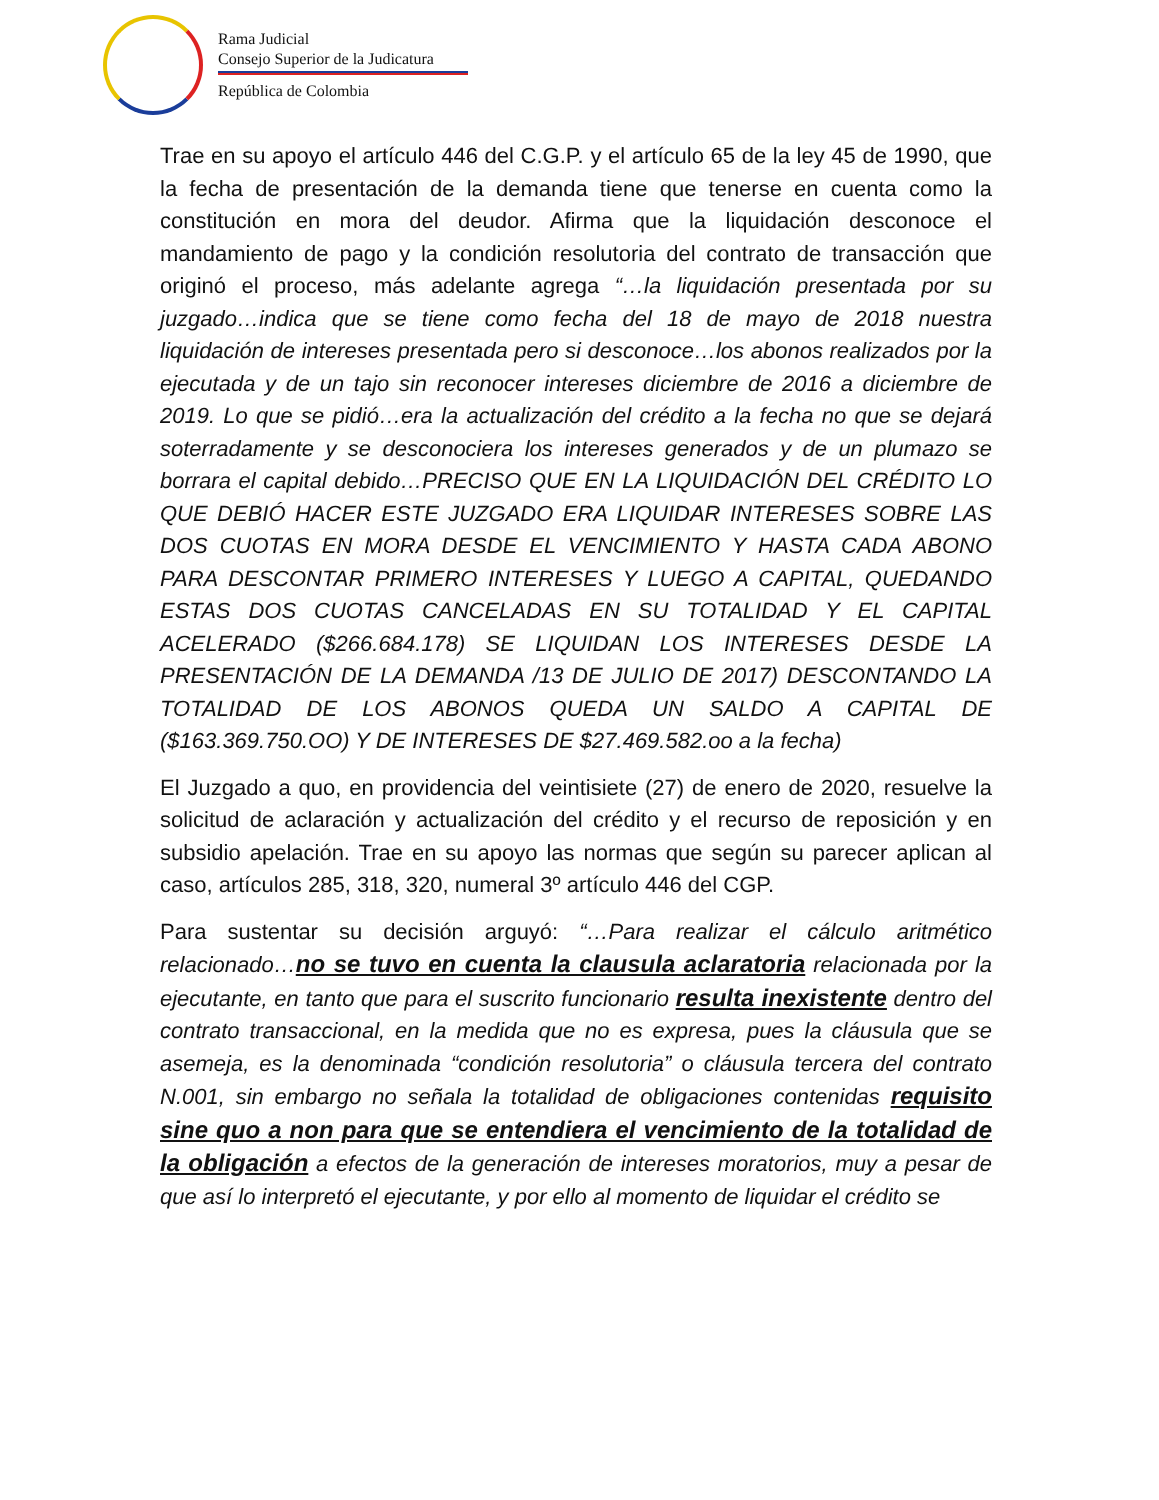Rama Judicial
Consejo Superior de la Judicatura
República de Colombia
Trae en su apoyo el artículo 446 del C.G.P. y el artículo 65 de la ley 45 de 1990, que la fecha de presentación de la demanda tiene que tenerse en cuenta como la constitución en mora del deudor. Afirma que la liquidación desconoce el mandamiento de pago y la condición resolutoria del contrato de transacción que originó el proceso, más adelante agrega “…la liquidación presentada por su juzgado…indica que se tiene como fecha del 18 de mayo de 2018 nuestra liquidación de intereses presentada pero si desconoce…los abonos realizados por la ejecutada y de un tajo sin reconocer intereses diciembre de 2016 a diciembre de 2019. Lo que se pidió…era la actualización del crédito a la fecha no que se dejará soterradamente y se desconociera los intereses generados y de un plumazo se borrara el capital debido…PRECISO QUE EN LA LIQUIDACIÓN DEL CRÉDITO LO QUE DEBIÓ HACER ESTE JUZGADO ERA LIQUIDAR INTERESES SOBRE LAS DOS CUOTAS EN MORA DESDE EL VENCIMIENTO Y HASTA CADA ABONO PARA DESCONTAR PRIMERO INTERESES Y LUEGO A CAPITAL, QUEDANDO ESTAS DOS CUOTAS CANCELADAS EN SU TOTALIDAD Y EL CAPITAL ACELERADO ($266.684.178) SE LIQUIDAN LOS INTERESES DESDE LA PRESENTACIÓN DE LA DEMANDA /13 DE JULIO DE 2017) DESCONTANDO LA TOTALIDAD DE LOS ABONOS QUEDA UN SALDO A CAPITAL DE ($163.369.750.OO) Y DE INTERESES DE $27.469.582.oo a la fecha)
El Juzgado a quo, en providencia del veintisiete (27) de enero de 2020, resuelve la solicitud de aclaración y actualización del crédito y el recurso de reposición y en subsidio apelación. Trae en su apoyo las normas que según su parecer aplican al caso, artículos 285, 318, 320, numeral 3º artículo 446 del CGP.
Para sustentar su decisión arguyó: “…Para realizar el cálculo aritmético relacionado…no se tuvo en cuenta la clausula aclaratoria relacionada por la ejecutante, en tanto que para el suscrito funcionario resulta inexistente dentro del contrato transaccional, en la medida que no es expresa, pues la cláusula que se asemeja, es la denominada “condición resolutoria” o cláusula tercera del contrato N.001, sin embargo no señala la totalidad de obligaciones contenidas requisito sine quo a non para que se entendiera el vencimiento de la totalidad de la obligación a efectos de la generación de intereses moratorios, muy a pesar de que así lo interpretó el ejecutante, y por ello al momento de liquidar el crédito se